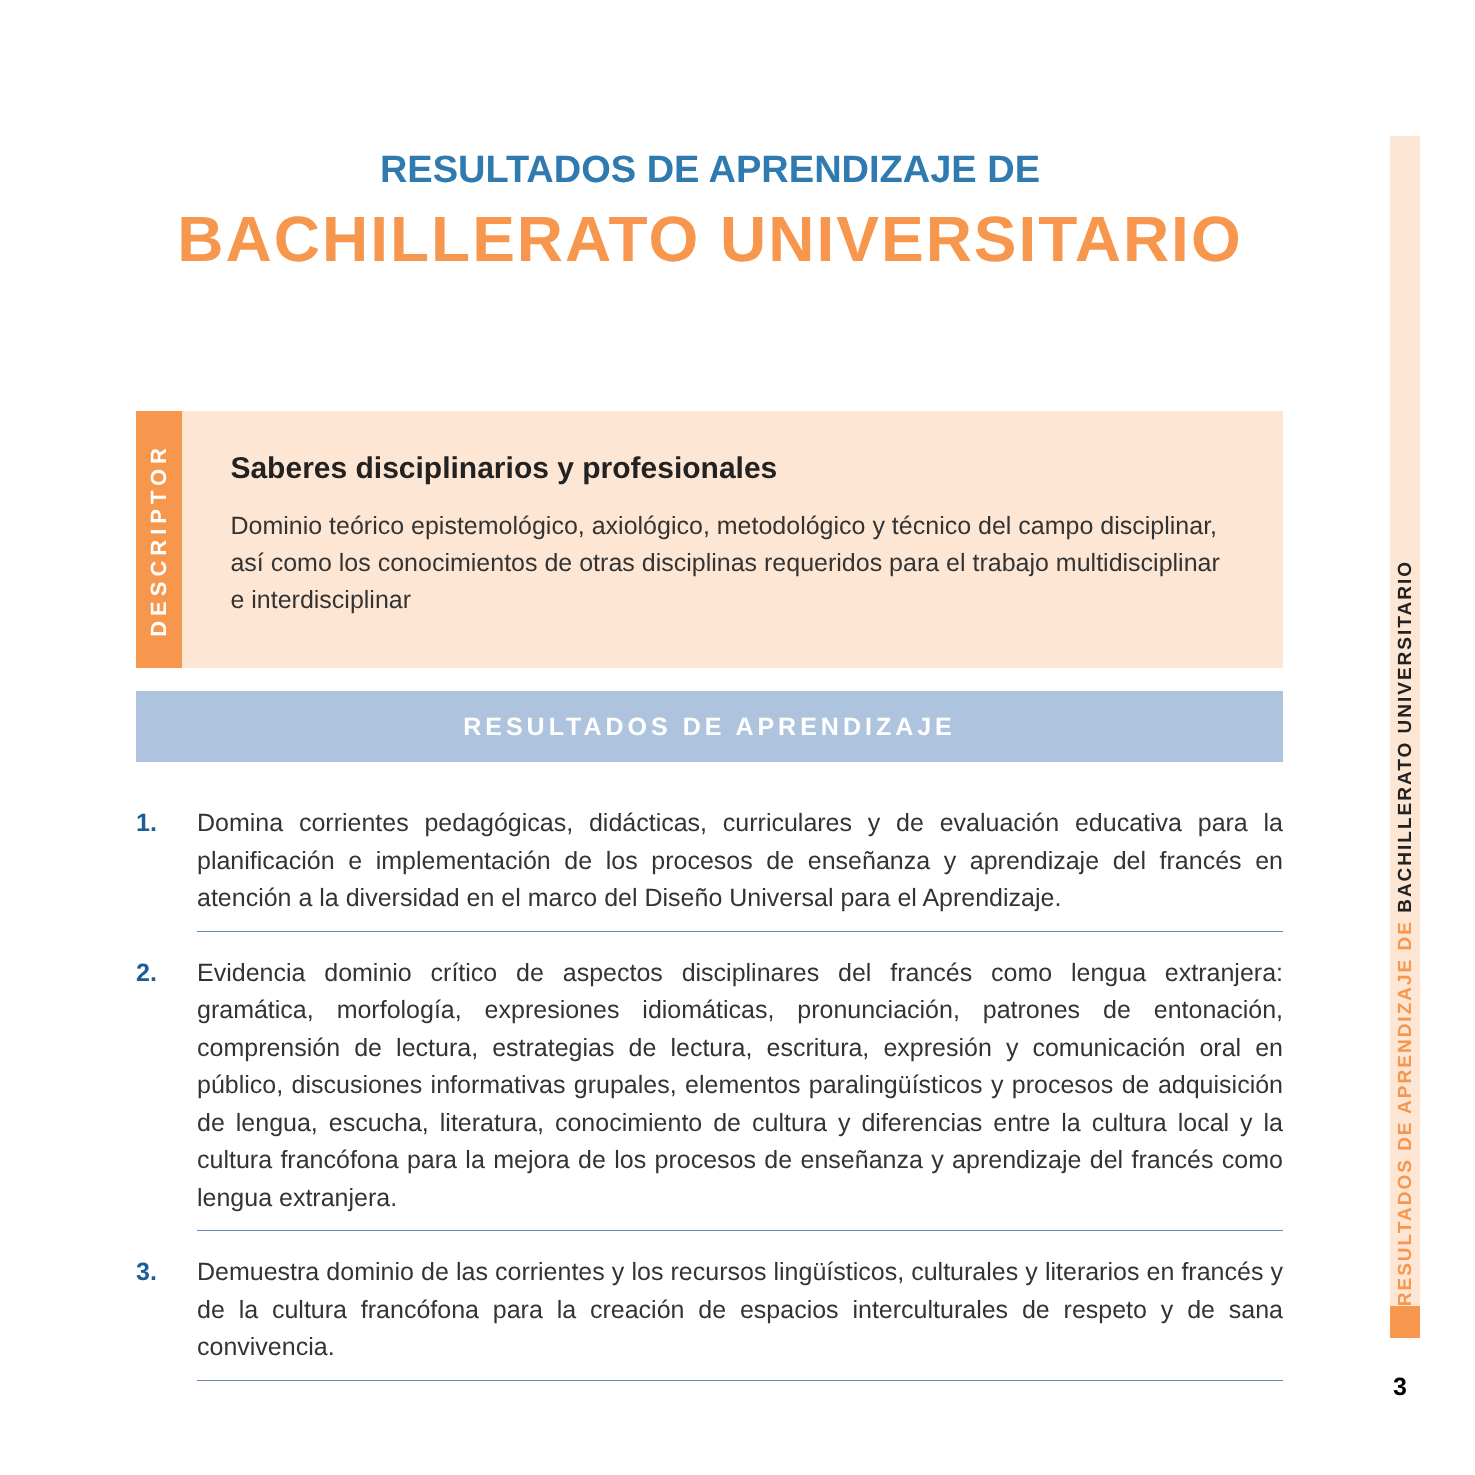RESULTADOS DE APRENDIZAJE DE
BACHILLERATO UNIVERSITARIO
DESCRIPTOR
Saberes disciplinarios y profesionales
Dominio teórico epistemológico, axiológico, metodológico y técnico del campo disciplinar, así como los conocimientos de otras disciplinas requeridos para el trabajo multidisciplinar e interdisciplinar
RESULTADOS DE APRENDIZAJE
1.
Domina corrientes pedagógicas, didácticas, curriculares y de evaluación educativa para la planificación e implementación de los procesos de enseñanza y aprendizaje del francés en atención a la diversidad en el marco del Diseño Universal para el Aprendizaje.
2.
Evidencia dominio crítico de aspectos disciplinares del francés como lengua extranjera: gramática, morfología, expresiones idiomáticas, pronunciación, patrones de entonación, comprensión de lectura, estrategias de lectura, escritura, expresión y comunicación oral en público, discusiones informativas grupales, elementos paralingüísticos y procesos de adquisición de lengua, escucha, literatura, conocimiento de cultura y diferencias entre la cultura local y la cultura francófona para la mejora de los procesos de enseñanza y aprendizaje del francés como lengua extranjera.
3.
Demuestra dominio de las corrientes y los recursos lingüísticos, culturales y literarios en francés y de la cultura francófona para la creación de espacios interculturales de respeto y de sana convivencia.
RESULTADOS DE APRENDIZAJE DE BACHILLERATO UNIVERSITARIO
3